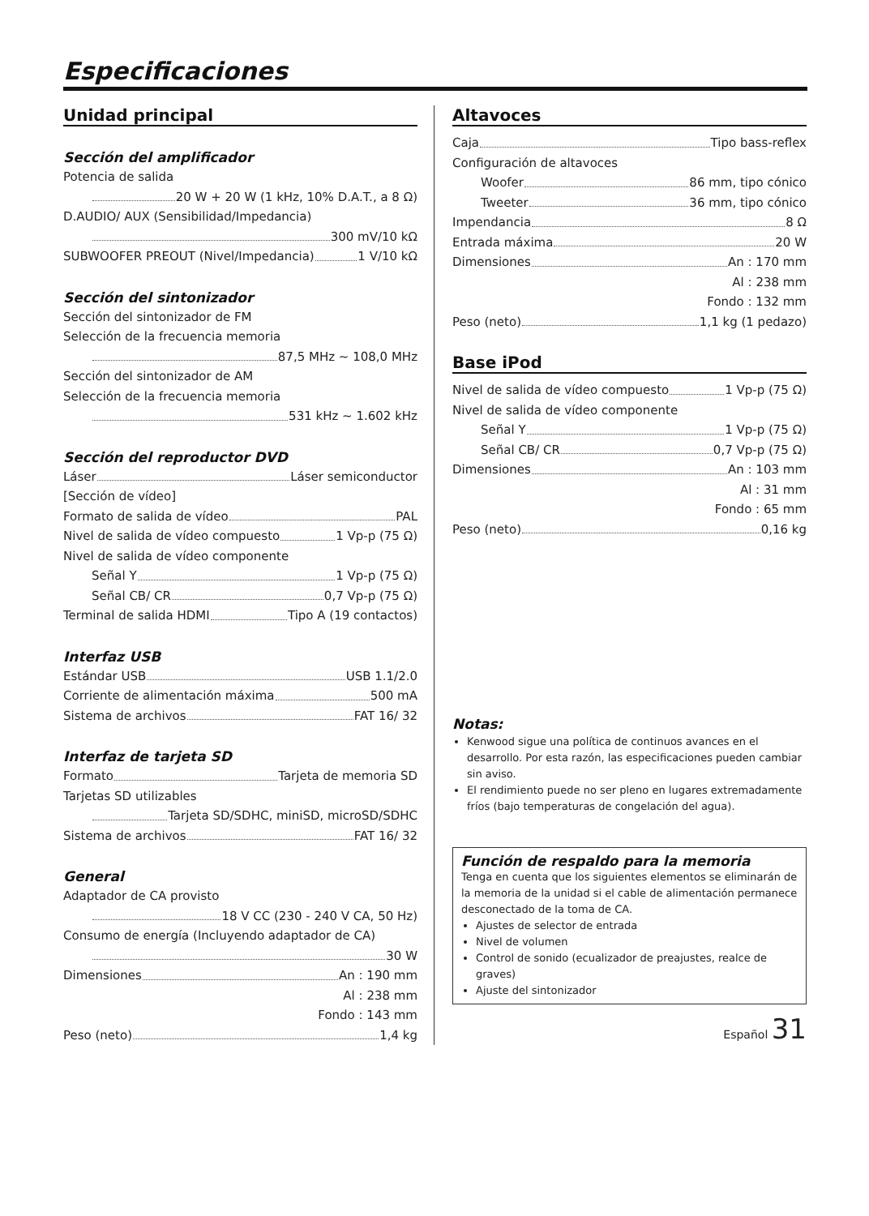Especificaciones
Unidad principal
Sección del amplificador
Potencia de salida
20 W + 20 W (1 kHz, 10% D.A.T., a 8 Ω)
D.AUDIO/ AUX (Sensibilidad/Impedancia)
300 mV/10 kΩ
SUBWOOFER PREOUT (Nivel/Impedancia) 1 V/10 kΩ
Sección del sintonizador
Sección del sintonizador de FM
Selección de la frecuencia memoria
87,5 MHz ~ 108,0 MHz
Sección del sintonizador de AM
Selección de la frecuencia memoria
531 kHz ~ 1.602 kHz
Sección del reproductor DVD
Láser Láser semiconductor
[Sección de vídeo]
Formato de salida de vídeo PAL
Nivel de salida de vídeo compuesto 1 Vp-p (75 Ω)
Nivel de salida de vídeo componente
Señal Y 1 Vp-p (75 Ω)
Señal CB/ CR 0,7 Vp-p (75 Ω)
Terminal de salida HDMI Tipo A (19 contactos)
Interfaz USB
Estándar USB USB 1.1/2.0
Corriente de alimentación máxima 500 mA
Sistema de archivos FAT 16/ 32
Interfaz de tarjeta SD
Formato Tarjeta de memoria SD
Tarjetas SD utilizables
Tarjeta SD/SDHC, miniSD, microSD/SDHC
Sistema de archivos FAT 16/ 32
General
Adaptador de CA provisto
18 V CC (230 - 240 V CA, 50 Hz)
Consumo de energía (Incluyendo adaptador de CA)
30 W
Dimensiones An : 190 mm
Al : 238 mm
Fondo : 143 mm
Peso (neto) 1,4 kg
Altavoces
Caja Tipo bass-reflex
Configuración de altavoces
Woofer 86 mm, tipo cónico
Tweeter 36 mm, tipo cónico
Impendancia 8 Ω
Entrada máxima 20 W
Dimensiones An : 170 mm
Al : 238 mm
Fondo : 132 mm
Peso (neto) 1,1 kg (1 pedazo)
Base iPod
Nivel de salida de vídeo compuesto 1 Vp-p (75 Ω)
Nivel de salida de vídeo componente
Señal Y 1 Vp-p (75 Ω)
Señal CB/ CR 0,7 Vp-p (75 Ω)
Dimensiones An : 103 mm
Al : 31 mm
Fondo : 65 mm
Peso (neto) 0,16 kg
Notas:
Kenwood sigue una política de continuos avances en el desarrollo. Por esta razón, las especificaciones pueden cambiar sin aviso.
El rendimiento puede no ser pleno en lugares extremadamente fríos (bajo temperaturas de congelación del agua).
Función de respaldo para la memoria
Tenga en cuenta que los siguientes elementos se eliminarán de la memoria de la unidad si el cable de alimentación permanece desconectado de la toma de CA.
Ajustes de selector de entrada
Nivel de volumen
Control de sonido (ecualizador de preajustes, realce de graves)
Ajuste del sintonizador
Español 31